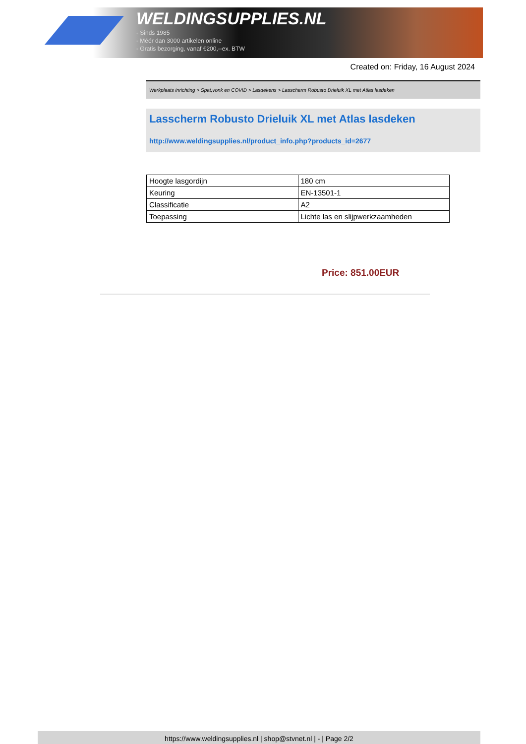WELDINGSUPPLIES.NL
- Sinds 1985
- Méér dan 3000 artikelen online
- Gratis bezorging, vanaf €200,--ex. BTW
Created on: Friday, 16 August 2024
Werkplaats inrichting > Spat,vonk en COVID > Lasdekens > Lasscherm Robusto Drieluik XL met Atlas lasdeken
Lasscherm Robusto Drieluik XL met Atlas lasdeken
http://www.weldingsupplies.nl/product_info.php?products_id=2677
| Hoogte lasgordijn | 180 cm |
| Keuring | EN-13501-1 |
| Classificatie | A2 |
| Toepassing | Lichte las en slijpwerkzaamheden |
Price: 851.00EUR
https://www.weldingsupplies.nl | shop@stvnet.nl | - | Page 2/2